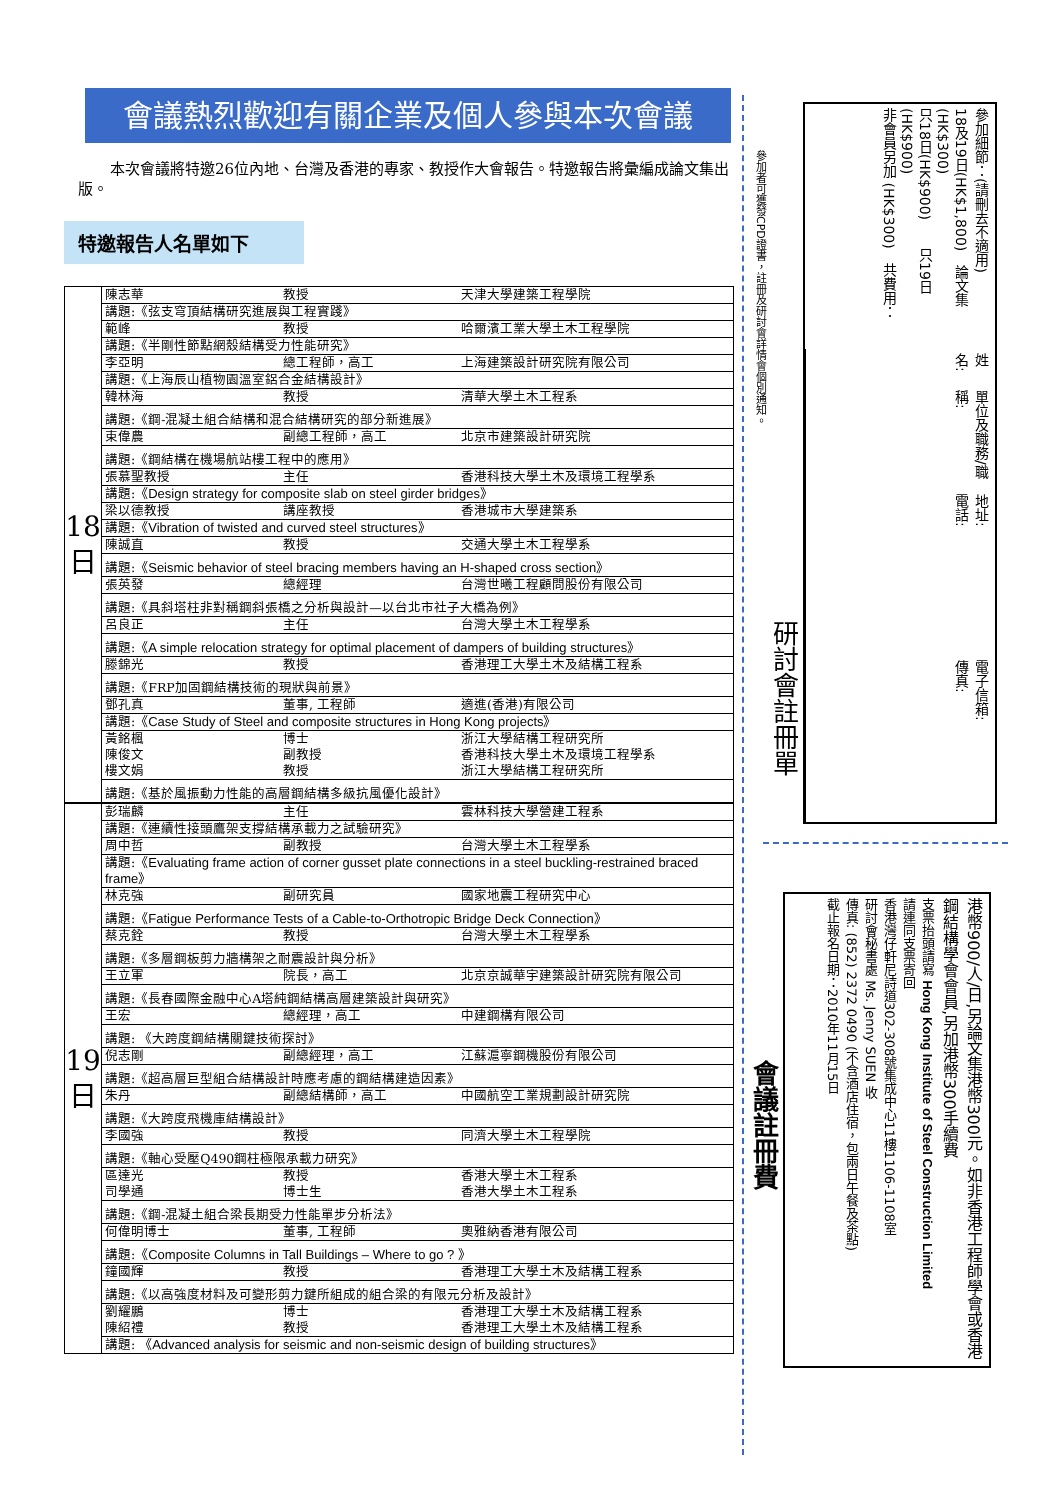會議熱烈歡迎有關企業及個人參與本次會議
本次會議將特邀26位內地、台灣及香港的專家、教授作大會報告。特邀報告將彙編成論文集出版。
特邀報告人名單如下
| 18 日 | 陳志華 教授 天津大學建築工程學院 |
| | 講題:《弦支穹頂結構研究進展與工程實踐》 |
| | 範峰 教授 哈爾濱工業大學土木工程學院 |
| | 講題:《半剛性節點網殼結構受力性能研究》 |
| | 李亞明 總工程師，高工 上海建築設計研究院有限公司 |
| | 講題:《上海辰山植物園溫室鋁合金結構設計》 |
| | 韓林海 教授 清華大學土木工程系 |
| | 講題:《鋼-混凝土組合結構和混合結構研究的部分新進展》 |
| | 束偉農 副總工程師，高工 北京市建築設計研究院 |
| | 講題:《鋼結構在機場航站樓工程中的應用》 |
| | 張慕聖教授 主任 香港科技大學土木及環境工程學系 |
| | 講題: 《Design strategy for composite slab on steel girder bridges》 |
| | 梁以德教授 講座教授 香港城市大學建築系 |
| | 講題: 《Vibration of twisted and curved steel structures》 |
| | 陳誠直 教授 交通大學土木工程學系 |
| | 講題: 《Seismic behavior of steel bracing members having an H-shaped cross section》 |
| | 張英發 總經理 台灣世曦工程顧問股份有限公司 |
| | 講題:《具斜塔柱非對稱鋼斜張橋之分析與設計—以台北市社子大橋為例》 |
| | 呂良正 主任 台灣大學土木工程學系 |
| | 講題: 《A simple relocation strategy for optimal placement of dampers of building structures》 |
| | 滕錦光 教授 香港理工大學土木及結構工程系 |
| | 講題:《FRP加固鋼結構技術的現狀與前景》 |
| | 鄧孔真 董事, 工程師 適進(香港)有限公司 |
| | 講題: 《Case Study of Steel and composite structures in Hong Kong projects》 |
| | 黃銘楓 博士 浙江大學結構工程研究所 陳俊文 副教授 香港科技大學土木及環境工程學系 樓文娟 教授 浙江大學結構工程研究所 |
| | 講題:《基於風振動力性能的高層鋼結構多級抗風優化設計》 |
| 19 日 | 彭瑞麟 主任 雲林科技大學營建工程系 |
| | 講題:《連續性接頭鷹架支撐結構承載力之試驗研究》 |
| | 周中哲 副教授 台灣大學土木工程學系 |
| | 講題: 《Evaluating frame action of corner gusset plate connections in a steel buckling-restrained braced frame》 |
| | 林克強 副研究員 國家地震工程研究中心 |
| | 講題: 《Fatigue Performance Tests of a Cable-to-Orthotropic Bridge Deck Connection》 |
| | 蔡克銓 教授 台灣大學土木工程學系 |
| | 講題:《多層鋼板剪力牆構架之耐震設計與分析》 |
| | 王立軍 院長，高工 北京京誠華宇建築設計研究院有限公司 |
| | 講題:《長春國際金融中心A塔純鋼結構高層建築設計與研究》 |
| | 王宏 總經理，高工 中建鋼構有限公司 |
| | 講題: 《大跨度鋼結構關鍵技術探討》 |
| | 倪志剛 副總經理，高工 江蘇滬寧鋼機股份有限公司 |
| | 講題:《超高層巨型組合結構設計時應考慮的鋼結構建造因素》 |
| | 朱丹 副總結構師，高工 中國航空工業規劃設計研究院 |
| | 講題:《大跨度飛機庫結構設計》 |
| | 李國強 教授 同濟大學土木工程學院 |
| | 講題:《軸心受壓Q490鋼柱極限承載力研究》 |
| | 區達光 教授 香港大學土木工程系 司學通 博士生 香港大學土木工程系 |
| | 講題:《鋼-混凝土組合梁長期受力性能單步分析法》 |
| | 何偉明博士 董事, 工程師 奧雅納香港有限公司 |
| | 講題: 《Composite Columns in Tall Buildings – Where to go ? 》 |
| | 鐘國輝 教授 香港理工大學土木及結構工程系 |
| | 講題:《以高強度材料及可變形剪力鍵所組成的組合梁的有限元分析及設計》 |
| | 劉耀鵬 博士 香港理工大學土木及結構工程系 陳紹禮 教授 香港理工大學土木及結構工程系 |
| | 講題: 《Advanced analysis for seismic and non-seismic design of building structures》 |
參加者可獲發CPD證書，註冊及研討會詳情會個別通知。
研討會註冊單
參加細節：(請刪去不適用)
18及19日(HK$1,800)　論文集(HK$300)
只18日(HK$900)　　只19日(HK$900)
非會員另加 (HK$300)　共費用：
姓名:
單位及職務/職稱:
地址:　　　　　　　　電話:
電子信箱:　　　　　　傳真:
會議註冊費
港幣900/人/日,另論文集港幣300元。如非香港工程師學會或香港鋼結構學會會員,另加港幣300手續費
支票抬頭請寫 Hong Kong Institute of Steel Construction Limited
請連同支票寄回
香港灣仔軒尼詩道302-308號集成中心11樓1106-1108室
研討會秘書處 Ms. Jenny SUEN 收
傳真: (852) 2372 0490 (不含酒店住宿，包兩日午餐及茶點)
截止報名日期：2010年11月15日